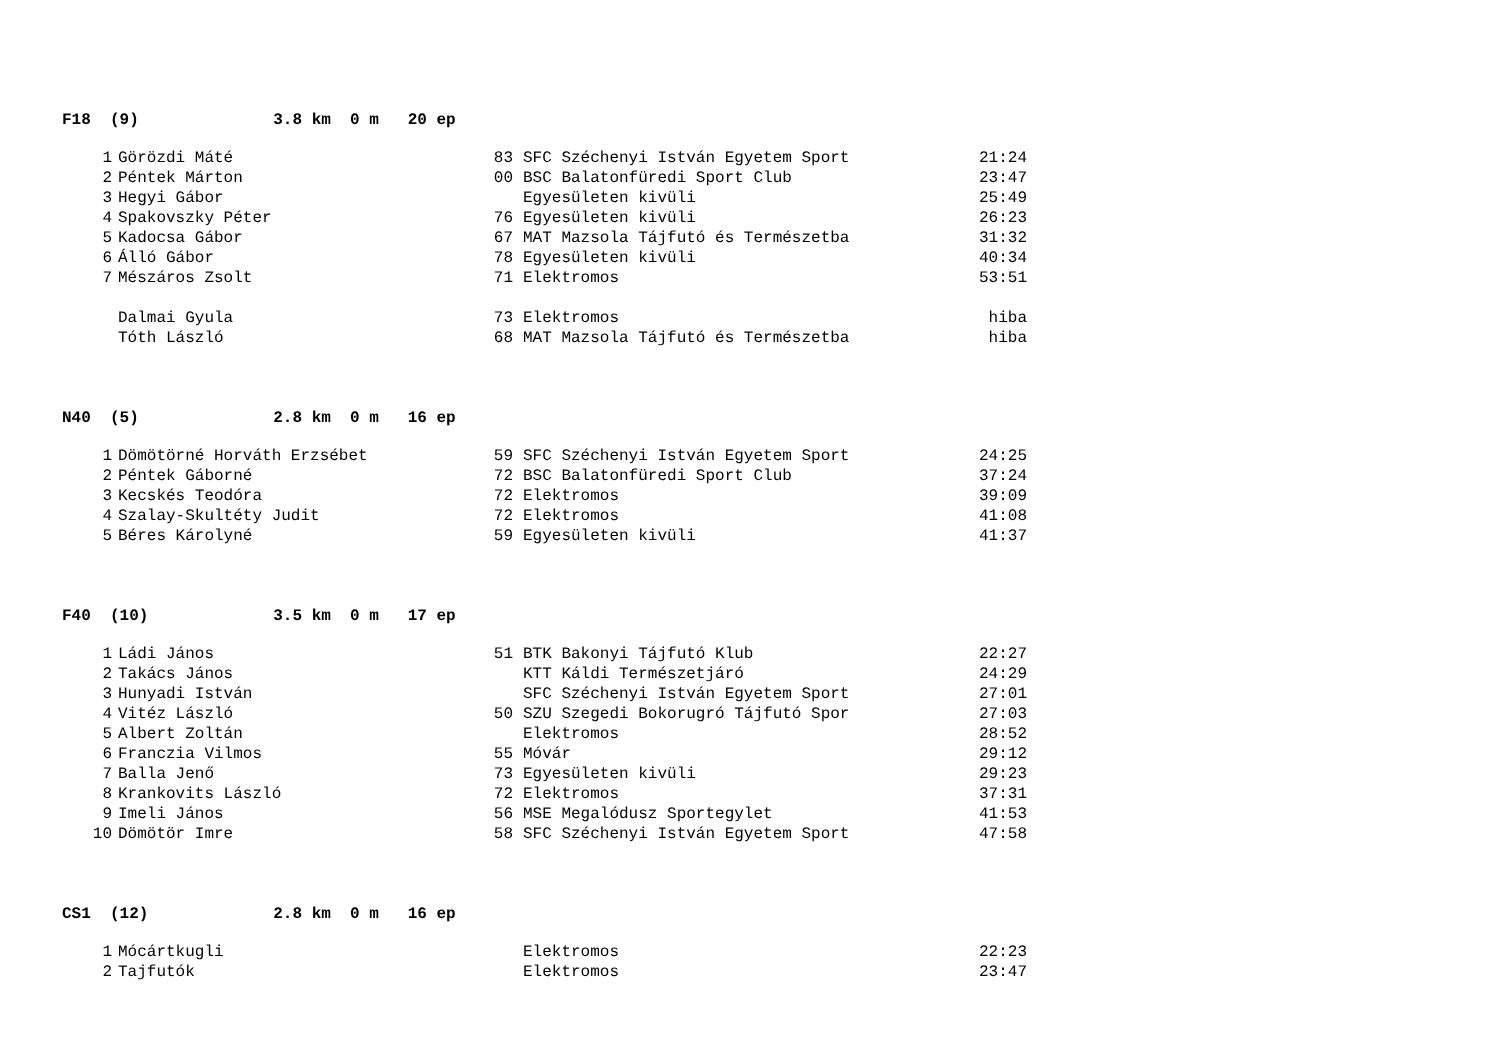F18 (9) 3.8 km 0 m 20 ep
| 1 | Görözdi Máté | 83 | SFC Széchenyi István Egyetem Sport | 21:24 |
| 2 | Péntek Márton | 00 | BSC Balatonfüredi Sport Club | 23:47 |
| 3 | Hegyi Gábor | | Egyesületen kivüli | 25:49 |
| 4 | Spakovszky Péter | 76 | Egyesületen kivüli | 26:23 |
| 5 | Kadocsa Gábor | 67 | MAT Mazsola Tájfutó és Természetba | 31:32 |
| 6 | Álló Gábor | 78 | Egyesületen kivüli | 40:34 |
| 7 | Mészáros Zsolt | 71 | Elektromos | 53:51 |
| | Dalmai Gyula | 73 | Elektromos | hiba |
| | Tóth László | 68 | MAT Mazsola Tájfutó és Természetba | hiba |
N40 (5) 2.8 km 0 m 16 ep
| 1 | Dömötörné Horváth Erzsébet | 59 | SFC Széchenyi István Egyetem Sport | 24:25 |
| 2 | Péntek Gáborné | 72 | BSC Balatonfüredi Sport Club | 37:24 |
| 3 | Kecskés Teodóra | 72 | Elektromos | 39:09 |
| 4 | Szalay-Skultéty Judit | 72 | Elektromos | 41:08 |
| 5 | Béres Károlyné | 59 | Egyesületen kivüli | 41:37 |
F40 (10) 3.5 km 0 m 17 ep
| 1 | Ládi János | 51 | BTK Bakonyi Tájfutó Klub | 22:27 |
| 2 | Takács János | | KTT Káldi Természetjáró | 24:29 |
| 3 | Hunyadi István | | SFC Széchenyi István Egyetem Sport | 27:01 |
| 4 | Vitéz László | 50 | SZU Szegedi Bokorugró Tájfutó Spor | 27:03 |
| 5 | Albert Zoltán | | Elektromos | 28:52 |
| 6 | Franczia Vilmos | 55 | Móvár | 29:12 |
| 7 | Balla Jenő | 73 | Egyesületen kivüli | 29:23 |
| 8 | Krankovits László | 72 | Elektromos | 37:31 |
| 9 | Imeli János | 56 | MSE Megalódusz Sportegylet | 41:53 |
| 10 | Dömötör Imre | 58 | SFC Széchenyi István Egyetem Sport | 47:58 |
CS1 (12) 2.8 km 0 m 16 ep
| 1 | Mócártkugli | | Elektromos | 22:23 |
| 2 | Tajfutók | | Elektromos | 23:47 |